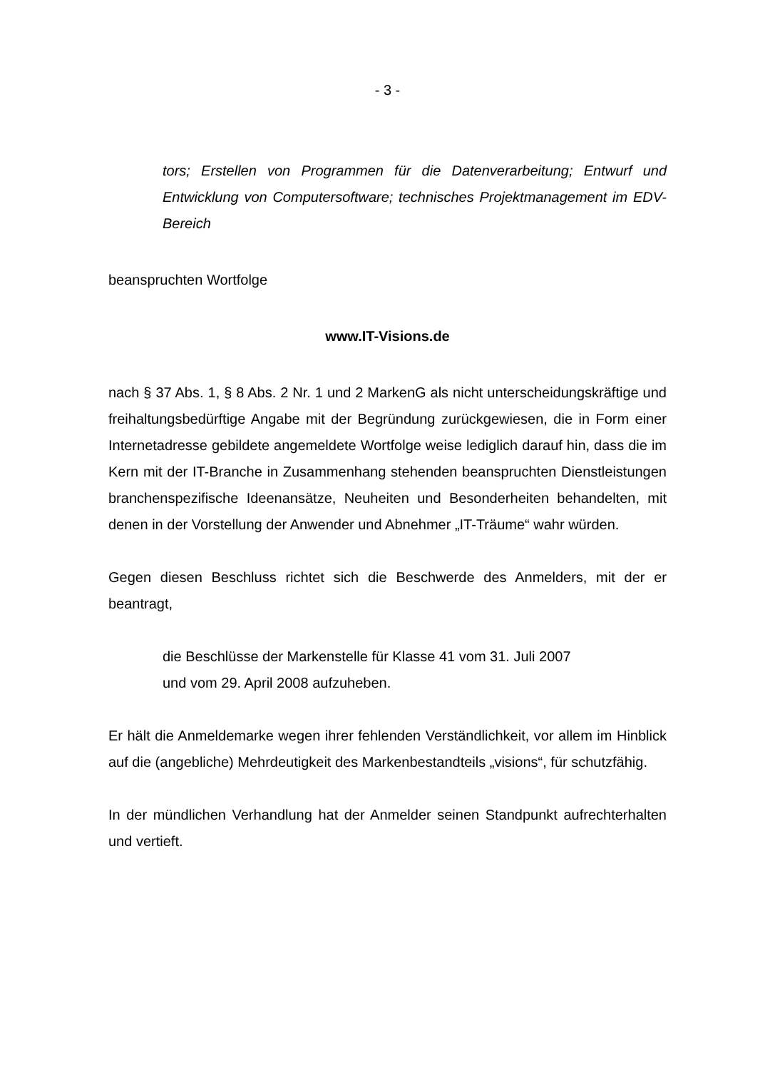- 3 -
tors; Erstellen von Programmen für die Datenverarbeitung; Entwurf und Entwicklung von Computersoftware; technisches Projektmanagement im EDV-Bereich
beanspruchten Wortfolge
www.IT-Visions.de
nach § 37 Abs. 1, § 8 Abs. 2 Nr. 1 und 2 MarkenG als nicht unterscheidungskräftige und freihaltungsbedürftige Angabe mit der Begründung zurückgewiesen, die in Form einer Internetadresse gebildete angemeldete Wortfolge weise lediglich darauf hin, dass die im Kern mit der IT-Branche in Zusammenhang stehenden beanspruchten Dienstleistungen branchenspezifische Ideenansätze, Neuheiten und Besonderheiten behandelten, mit denen in der Vorstellung der Anwender und Abnehmer „IT-Träume“ wahr würden.
Gegen diesen Beschluss richtet sich die Beschwerde des Anmelders, mit der er beantragt,
die Beschlüsse der Markenstelle für Klasse 41 vom 31. Juli 2007
und vom 29. April 2008 aufzuheben.
Er hält die Anmeldemarke wegen ihrer fehlenden Verständlichkeit, vor allem im Hinblick auf die (angebliche) Mehrdeutigkeit des Markenbestandteils „visions“, für schutzfähig.
In der mündlichen Verhandlung hat der Anmelder seinen Standpunkt aufrechterhalten und vertieft.